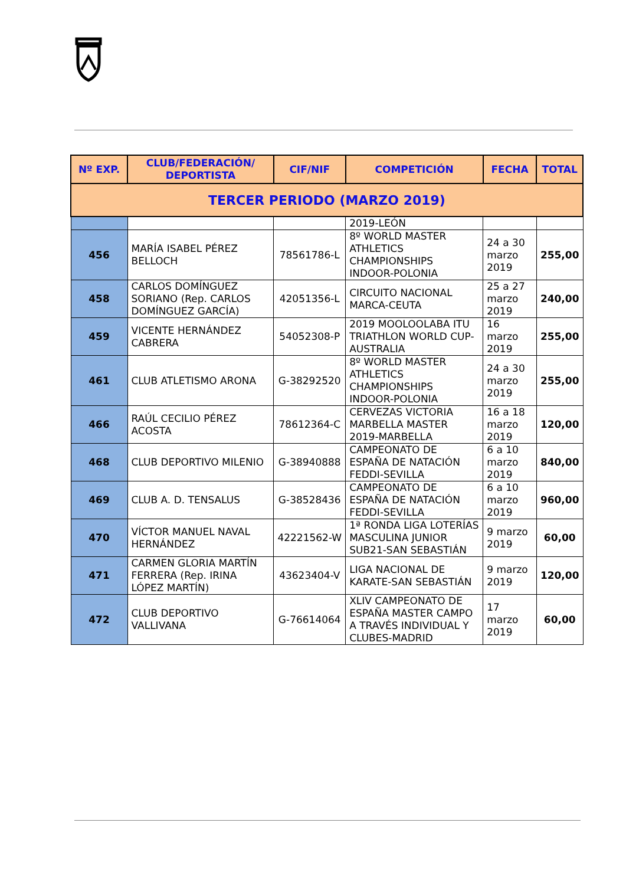| Nº EXP. | CLUB/FEDERACIÓN/ DEPORTISTA | CIF/NIF | COMPETICIÓN | FECHA | TOTAL |
| --- | --- | --- | --- | --- | --- |
| TERCER PERIODO (MARZO 2019) | | | | | |
| | | | 2019-LEÓN | | |
| 456 | MARÍA ISABEL PÉREZ BELLOCH | 78561786-L | 8º WORLD MASTER ATHLETICS CHAMPIONSHIPS INDOOR-POLONIA | 24 a 30 marzo 2019 | 255,00 |
| 458 | CARLOS DOMÍNGUEZ SORIANO (Rep. CARLOS DOMÍNGUEZ GARCÍA) | 42051356-L | CIRCUITO NACIONAL MARCA-CEUTA | 25 a 27 marzo 2019 | 240,00 |
| 459 | VICENTE HERNÁNDEZ CABRERA | 54052308-P | 2019 MOOLOOLABA ITU TRIATHLON WORLD CUP-AUSTRALIA | 16 marzo 2019 | 255,00 |
| 461 | CLUB ATLETISMO ARONA | G-38292520 | 8º WORLD MASTER ATHLETICS CHAMPIONSHIPS INDOOR-POLONIA | 24 a 30 marzo 2019 | 255,00 |
| 466 | RAÚL CECILIO PÉREZ ACOSTA | 78612364-C | CERVEZAS VICTORIA MARBELLA MASTER 2019-MARBELLA | 16 a 18 marzo 2019 | 120,00 |
| 468 | CLUB DEPORTIVO MILENIO | G-38940888 | CAMPEONATO DE ESPAÑA DE NATACIÓN FEDDI-SEVILLA | 6 a 10 marzo 2019 | 840,00 |
| 469 | CLUB A. D. TENSALUS | G-38528436 | CAMPEONATO DE ESPAÑA DE NATACIÓN FEDDI-SEVILLA | 6 a 10 marzo 2019 | 960,00 |
| 470 | VÍCTOR MANUEL NAVAL HERNÁNDEZ | 42221562-W | 1ª RONDA LIGA LOTERÍAS MASCULINA JUNIOR SUB21-SAN SEBASTIÁN | 9 marzo 2019 | 60,00 |
| 471 | CARMEN GLORIA MARTÍN FERRERA (Rep. IRINA LÓPEZ MARTÍN) | 43623404-V | LIGA NACIONAL DE KARATE-SAN SEBASTIÁN | 9 marzo 2019 | 120,00 |
| 472 | CLUB DEPORTIVO VALLIVANA | G-76614064 | XLIV CAMPEONATO DE ESPAÑA MASTER CAMPO A TRAVÉS INDIVIDUAL Y CLUBES-MADRID | 17 marzo 2019 | 60,00 |